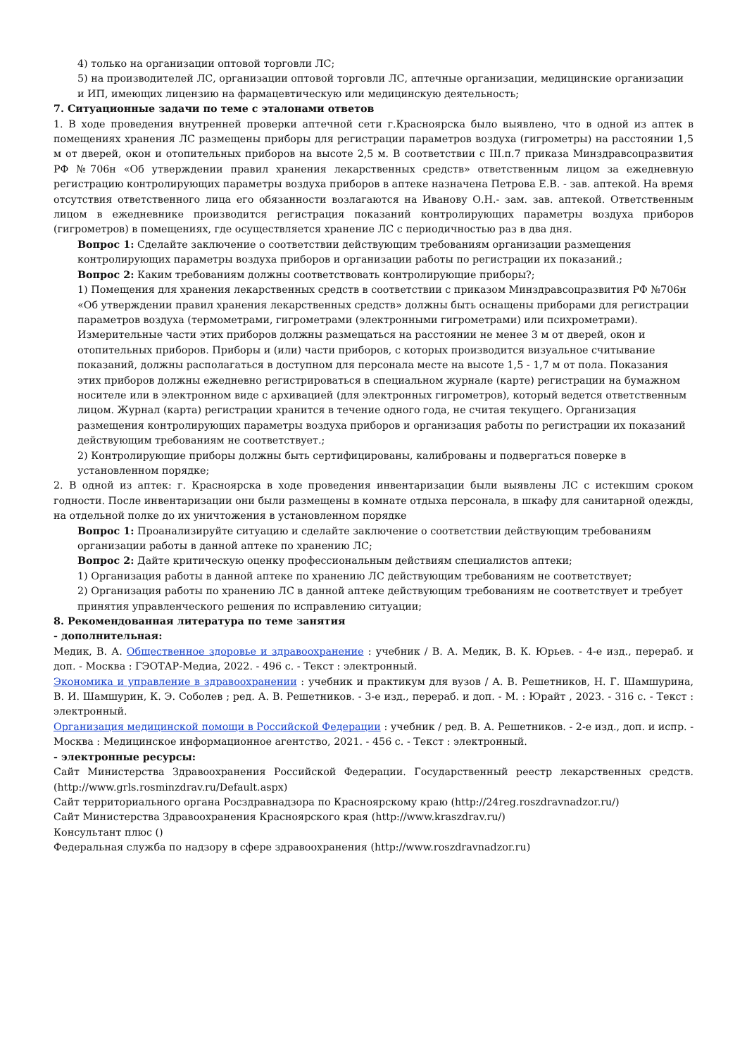4) только на организации оптовой торговли ЛС;
5) на производителей ЛС, организации оптовой торговли ЛС, аптечные организации, медицинские организации и ИП, имеющих лицензию на фармацевтическую или медицинскую деятельность;
7. Ситуационные задачи по теме с эталонами ответов
1. В ходе проведения внутренней проверки аптечной сети г.Красноярска было выявлено, что в одной из аптек в помещениях хранения ЛС размещены приборы для регистрации параметров воздуха (гигрометры) на расстоянии 1,5 м от дверей, окон и отопительных приборов на высоте 2,5 м. В соответствии с III.п.7 приказа Минздравсоцразвития РФ №706н «Об утверждении правил хранения лекарственных средств» ответственным лицом за ежедневную регистрацию контролирующих параметры воздуха приборов в аптеке назначена Петрова Е.В. - зав. аптекой. На время отсутствия ответственного лица его обязанности возлагаются на Иванову О.Н.- зам. зав. аптекой. Ответственным лицом в ежедневнике производится регистрация показаний контролирующих параметры воздуха приборов (гигрометров) в помещениях, где осуществляется хранение ЛС с периодичностью раз в два дня.
Вопрос 1: Сделайте заключение о соответствии действующим требованиям организации размещения контролирующих параметры воздуха приборов и организации работы по регистрации их показаний.;
Вопрос 2: Каким требованиям должны соответствовать контролирующие приборы?;
1) Помещения для хранения лекарственных средств в соответствии с приказом Минздравсоцразвития РФ №706н «Об утверждении правил хранения лекарственных средств» должны быть оснащены приборами для регистрации параметров воздуха (термометрами, гигрометрами (электронными гигрометрами) или психрометрами). Измерительные части этих приборов должны размещаться на расстоянии не менее 3 м от дверей, окон и отопительных приборов. Приборы и (или) части приборов, с которых производится визуальное считывание показаний, должны располагаться в доступном для персонала месте на высоте 1,5 - 1,7 м от пола. Показания этих приборов должны ежедневно регистрироваться в специальном журнале (карте) регистрации на бумажном носителе или в электронном виде с архивацией (для электронных гигрометров), который ведется ответственным лицом. Журнал (карта) регистрации хранится в течение одного года, не считая текущего. Организация размещения контролирующих параметры воздуха приборов и организация работы по регистрации их показаний действующим требованиям не соответствует.;
2) Контролирующие приборы должны быть сертифицированы, калиброваны и подвергаться поверке в установленном порядке;
2. В одной из аптек: г. Красноярска в ходе проведения инвентаризации были выявлены ЛС с истекшим сроком годности. После инвентаризации они были размещены в комнате отдыха персонала, в шкафу для санитарной одежды, на отдельной полке до их уничтожения в установленном порядке
Вопрос 1: Проанализируйте ситуацию и сделайте заключение о соответствии действующим требованиям организации работы в данной аптеке по хранению ЛС;
Вопрос 2: Дайте критическую оценку профессиональным действиям специалистов аптеки;
1) Организация работы в данной аптеке по хранению ЛС действующим требованиям не соответствует;
2) Организация работы по хранению ЛС в данной аптеке действующим требованиям не соответствует и требует принятия управленческого решения по исправлению ситуации;
8. Рекомендованная литература по теме занятия
- дополнительная:
Медик, В. А. Общественное здоровье и здравоохранение : учебник / В. А. Медик, В. К. Юрьев. - 4-е изд., перераб. и доп. - Москва : ГЭОТАР-Медиа, 2022. - 496 с. - Текст : электронный.
Экономика и управление в здравоохранении : учебник и практикум для вузов / А. В. Решетников, Н. Г. Шамшурина, В. И. Шамшурин, К. Э. Соболев ; ред. А. В. Решетников. - 3-е изд., перераб. и доп. - М. : Юрайт , 2023. - 316 с. - Текст : электронный.
Организация медицинской помощи в Российской Федерации : учебник / ред. В. А. Решетников. - 2-е изд., доп. и испр. - Москва : Медицинское информационное агентство, 2021. - 456 с. - Текст : электронный.
- электронные ресурсы:
Сайт Министерства Здравоохранения Российской Федерации. Государственный реестр лекарственных средств. (http://www.grls.rosminzdrav.ru/Default.aspx)
Сайт территориального органа Росздравнадзора по Красноярскому краю (http://24reg.roszdravnadzor.ru/)
Сайт Министерства Здравоохранения Красноярского края (http://www.kraszdrav.ru/)
Консультант плюс ()
Федеральная служба по надзору в сфере здравоохранения (http://www.roszdravnadzor.ru)